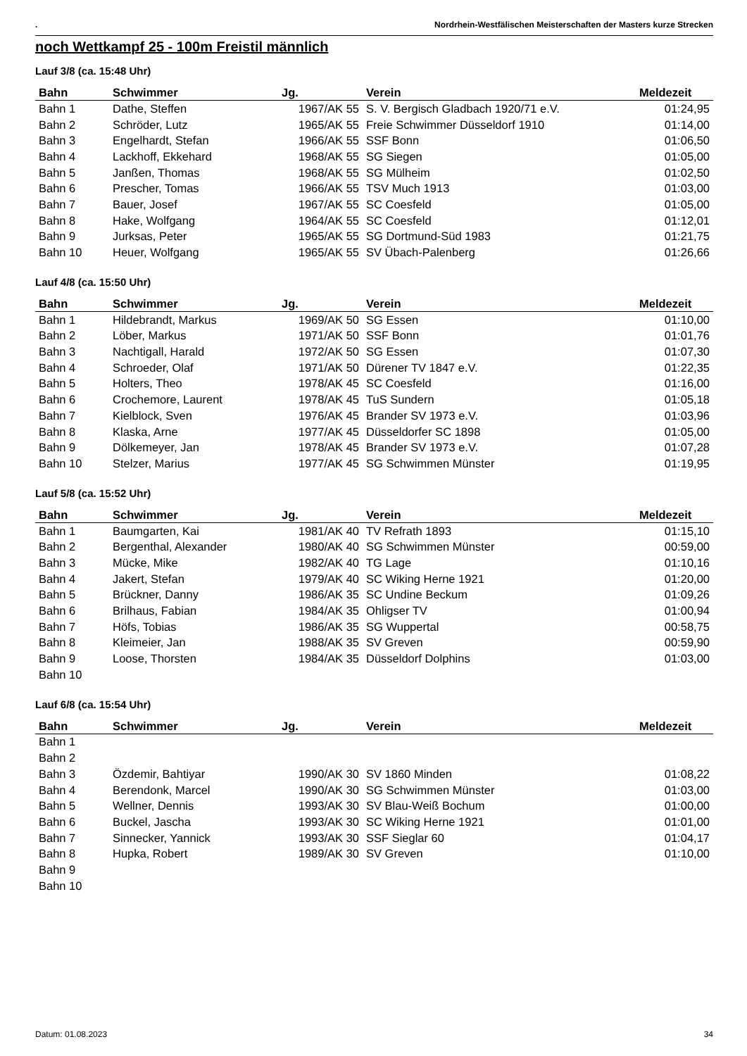. Nordrhein-Westfälischen Meisterschaften der Masters kurze Strecken
noch Wettkampf 25 - 100m Freistil männlich
Lauf 3/8 (ca. 15:48 Uhr)
| Bahn | Schwimmer | Jg. | Verein | Meldezeit |
| --- | --- | --- | --- | --- |
| Bahn 1 | Dathe, Steffen | 1967/AK 55 | S. V. Bergisch Gladbach 1920/71 e.V. | 01:24,95 |
| Bahn 2 | Schröder, Lutz | 1965/AK 55 | Freie Schwimmer Düsseldorf 1910 | 01:14,00 |
| Bahn 3 | Engelhardt, Stefan | 1966/AK 55 | SSF Bonn | 01:06,50 |
| Bahn 4 | Lackhoff, Ekkehard | 1968/AK 55 | SG Siegen | 01:05,00 |
| Bahn 5 | Janßen, Thomas | 1968/AK 55 | SG Mülheim | 01:02,50 |
| Bahn 6 | Prescher, Tomas | 1966/AK 55 | TSV Much 1913 | 01:03,00 |
| Bahn 7 | Bauer, Josef | 1967/AK 55 | SC Coesfeld | 01:05,00 |
| Bahn 8 | Hake, Wolfgang | 1964/AK 55 | SC Coesfeld | 01:12,01 |
| Bahn 9 | Jurksas, Peter | 1965/AK 55 | SG Dortmund-Süd 1983 | 01:21,75 |
| Bahn 10 | Heuer, Wolfgang | 1965/AK 55 | SV Übach-Palenberg | 01:26,66 |
Lauf 4/8 (ca. 15:50 Uhr)
| Bahn | Schwimmer | Jg. | Verein | Meldezeit |
| --- | --- | --- | --- | --- |
| Bahn 1 | Hildebrandt, Markus | 1969/AK 50 | SG Essen | 01:10,00 |
| Bahn 2 | Löber, Markus | 1971/AK 50 | SSF Bonn | 01:01,76 |
| Bahn 3 | Nachtigall, Harald | 1972/AK 50 | SG Essen | 01:07,30 |
| Bahn 4 | Schroeder, Olaf | 1971/AK 50 | Dürener TV 1847 e.V. | 01:22,35 |
| Bahn 5 | Holters, Theo | 1978/AK 45 | SC Coesfeld | 01:16,00 |
| Bahn 6 | Crochemore, Laurent | 1978/AK 45 | TuS Sundern | 01:05,18 |
| Bahn 7 | Kielblock, Sven | 1976/AK 45 | Brander SV 1973 e.V. | 01:03,96 |
| Bahn 8 | Klaska, Arne | 1977/AK 45 | Düsseldorfer SC 1898 | 01:05,00 |
| Bahn 9 | Dölkemeyer, Jan | 1978/AK 45 | Brander SV 1973 e.V. | 01:07,28 |
| Bahn 10 | Stelzer, Marius | 1977/AK 45 | SG Schwimmen Münster | 01:19,95 |
Lauf 5/8 (ca. 15:52 Uhr)
| Bahn | Schwimmer | Jg. | Verein | Meldezeit |
| --- | --- | --- | --- | --- |
| Bahn 1 | Baumgarten, Kai | 1981/AK 40 | TV Refrath 1893 | 01:15,10 |
| Bahn 2 | Bergenthal, Alexander | 1980/AK 40 | SG Schwimmen Münster | 00:59,00 |
| Bahn 3 | Mücke, Mike | 1982/AK 40 | TG Lage | 01:10,16 |
| Bahn 4 | Jakert, Stefan | 1979/AK 40 | SC Wiking Herne 1921 | 01:20,00 |
| Bahn 5 | Brückner, Danny | 1986/AK 35 | SC Undine Beckum | 01:09,26 |
| Bahn 6 | Brilhaus, Fabian | 1984/AK 35 | Ohligser TV | 01:00,94 |
| Bahn 7 | Höfs, Tobias | 1986/AK 35 | SG Wuppertal | 00:58,75 |
| Bahn 8 | Kleimeier, Jan | 1988/AK 35 | SV Greven | 00:59,90 |
| Bahn 9 | Loose, Thorsten | 1984/AK 35 | Düsseldorf Dolphins | 01:03,00 |
| Bahn 10 | | | | |
Lauf 6/8 (ca. 15:54 Uhr)
| Bahn | Schwimmer | Jg. | Verein | Meldezeit |
| --- | --- | --- | --- | --- |
| Bahn 1 | | | | |
| Bahn 2 | | | | |
| Bahn 3 | Özdemir, Bahtiyar | 1990/AK 30 | SV 1860 Minden | 01:08,22 |
| Bahn 4 | Berendonk, Marcel | 1990/AK 30 | SG Schwimmen Münster | 01:03,00 |
| Bahn 5 | Wellner, Dennis | 1993/AK 30 | SV Blau-Weiß Bochum | 01:00,00 |
| Bahn 6 | Buckel, Jascha | 1993/AK 30 | SC Wiking Herne 1921 | 01:01,00 |
| Bahn 7 | Sinnecker, Yannick | 1993/AK 30 | SSF Sieglar 60 | 01:04,17 |
| Bahn 8 | Hupka, Robert | 1989/AK 30 | SV Greven | 01:10,00 |
| Bahn 9 | | | | |
| Bahn 10 | | | | |
Datum: 01.08.2023 34